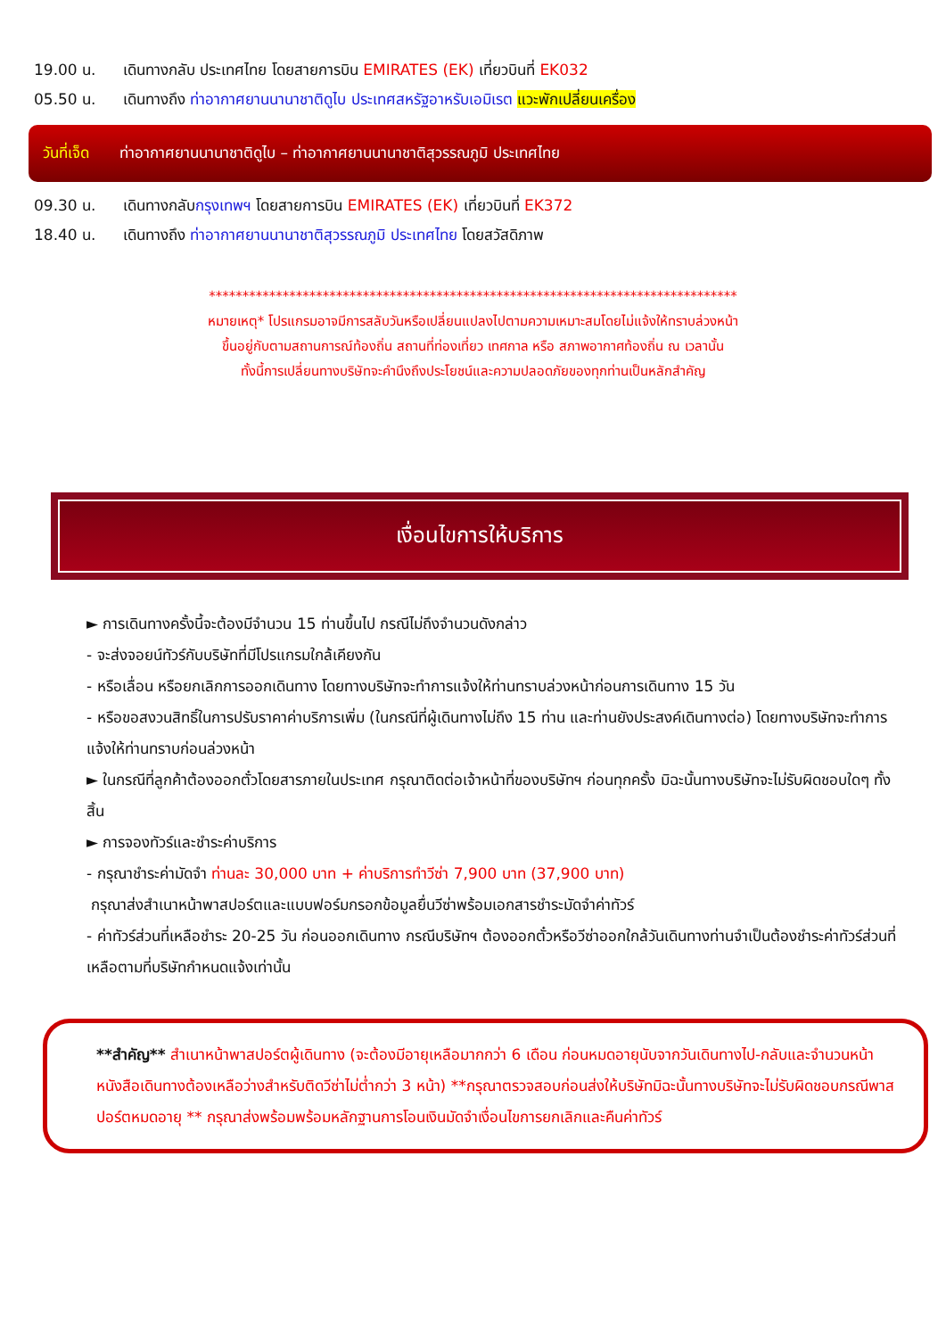19.00 น. เดินทางกลับ ประเทศไทย โดยสายการบิน EMIRATES (EK) เที่ยวบินที่ EK032
05.50 น. เดินทางถึง ท่าอากาศยานนานาชาติดูไบ ประเทศสหรัฐอาหรับเอมิเรต แวะพักเปลี่ยนเครื่อง
วันที่เจ็ด ท่าอากาศยานนานาชาติดูไบ – ท่าอากาศยานนานาชาติสุวรรณภูมิ ประเทศไทย
09.30 น. เดินทางกลับกรุงเทพฯ โดยสายการบิน EMIRATES (EK) เที่ยวบินที่ EK372
18.40 น. เดินทางถึง ท่าอากาศยานนานาชาติสุวรรณภูมิ ประเทศไทย โดยสวัสดิภาพ
*******************************************************************************
หมายเหตุ* โปรแกรมอาจมีการสลับวันหรือเปลี่ยนแปลงไปตามความเหมาะสมโดยไม่แจ้งให้ทราบล่วงหน้า
ขึ้นอยู่กับตามสถานการณ์ท้องถิ่น สถานที่ท่องเที่ยว เทศกาล หรือ สภาพอากาศท้องถิ่น ณ เวลานั้น
ทั้งนี้การเปลี่ยนทางบริษัทจะคำนึงถึงประโยชน์และความปลอดภัยของทุกท่านเป็นหลักสำคัญ
เงื่อนไขการให้บริการ
► การเดินทางครั้งนี้จะต้องมีจำนวน 15 ท่านขึ้นไป กรณีไม่ถึงจำนวนดังกล่าว
- จะส่งจอยน์ทัวร์กับบริษัทที่มีโปรแกรมใกล้เคียงกัน
- หรือเลื่อน หรือยกเลิกการออกเดินทาง โดยทางบริษัทจะทำการแจ้งให้ท่านทราบล่วงหน้าก่อนการเดินทาง 15 วัน
- หรือขอสงวนสิทธิ์ในการปรับราคาค่าบริการเพิ่ม (ในกรณีที่ผู้เดินทางไม่ถึง 15 ท่าน และท่านยังประสงค์เดินทางต่อ) โดยทางบริษัทจะทำการแจ้งให้ท่านทราบก่อนล่วงหน้า
► ในกรณีที่ลูกค้าต้องออกตั๋วโดยสารภายในประเทศ กรุณาติดต่อเจ้าหน้าที่ของบริษัทฯ ก่อนทุกครั้ง มิฉะนั้นทางบริษัทจะไม่รับผิดชอบใดๆ ทั้งสิ้น
► การจองทัวร์และชำระค่าบริการ
- กรุณาชำระค่ามัดจำ ท่านละ 30,000 บาท + ค่าบริการทำวีซ่า 7,900 บาท (37,900 บาท)
กรุณาส่งสำเนาหน้าพาสปอร์ตและแบบฟอร์มกรอกข้อมูลยื่นวีซ่าพร้อมเอกสารชำระมัดจำค่าทัวร์
- ค่าทัวร์ส่วนที่เหลือชำระ 20-25 วัน ก่อนออกเดินทาง กรณีบริษัทฯ ต้องออกตั๋วหรือวีซ่าออกใกล้วันเดินทางท่านจำเป็นต้องชำระค่าทัวร์ส่วนที่เหลือตามที่บริษัทกำหนดแจ้งเท่านั้น
**สำคัญ** สำเนาหน้าพาสปอร์ตผู้เดินทาง (จะต้องมีอายุเหลือมากกว่า 6 เดือน ก่อนหมดอายุนับจากวันเดินทางไป-กลับและจำนวนหน้าหนังสือเดินทางต้องเหลือว่างสำหรับติดวีซ่าไม่ต่ำกว่า 3 หน้า) **กรุณาตรวจสอบก่อนส่งให้บริษัทมิฉะนั้นทางบริษัทจะไม่รับผิดชอบกรณีพาสปอร์ตหมดอายุ ** กรุณาส่งพร้อมพร้อมหลักฐานการโอนเงินมัดจำเงื่อนไขการยกเลิกและคืนค่าทัวร์